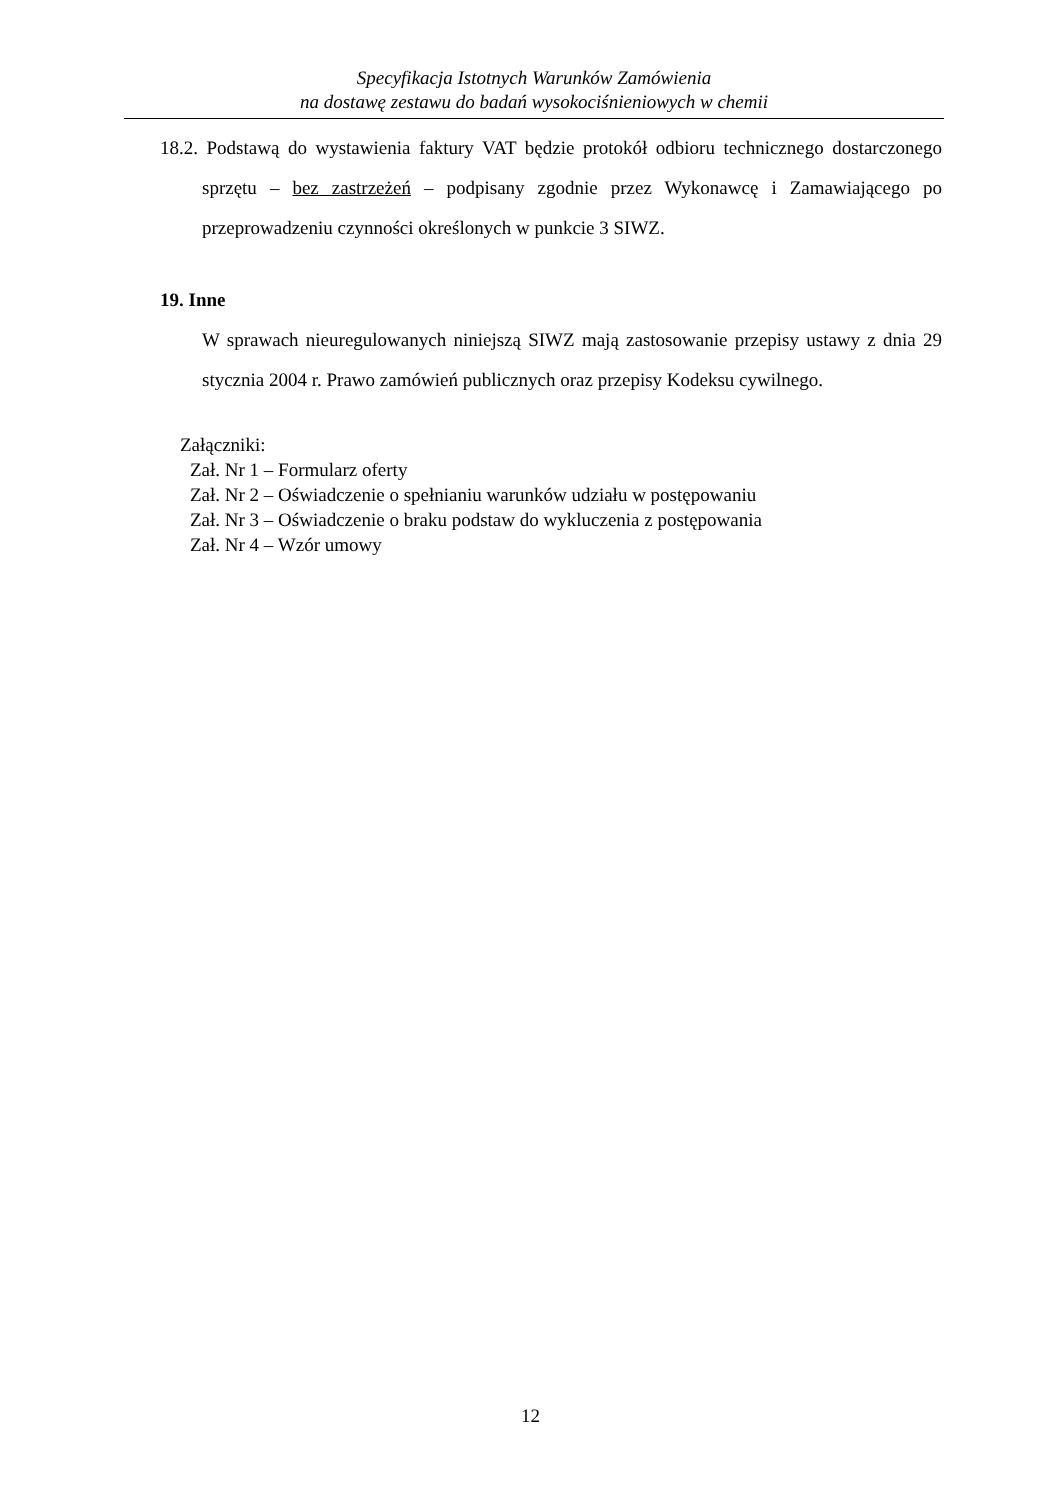Specyfikacja Istotnych Warunków Zamówienia
na dostawę zestawu do badań wysokociśnieniowych w chemii
18.2. Podstawą do wystawienia faktury VAT będzie protokół odbioru technicznego dostarczonego sprzętu – bez zastrzeżeń – podpisany zgodnie przez Wykonawcę i Zamawiającego po przeprowadzeniu czynności określonych w punkcie 3 SIWZ.
19. Inne
W sprawach nieuregulowanych niniejszą SIWZ mają zastosowanie przepisy ustawy z dnia 29 stycznia 2004 r. Prawo zamówień publicznych oraz przepisy Kodeksu cywilnego.
Załączniki:
Zał. Nr 1 – Formularz oferty
Zał. Nr 2 – Oświadczenie o spełnianiu warunków udziału w postępowaniu
Zał. Nr 3 – Oświadczenie o braku podstaw do wykluczenia z postępowania
Zał. Nr 4 – Wzór umowy
12